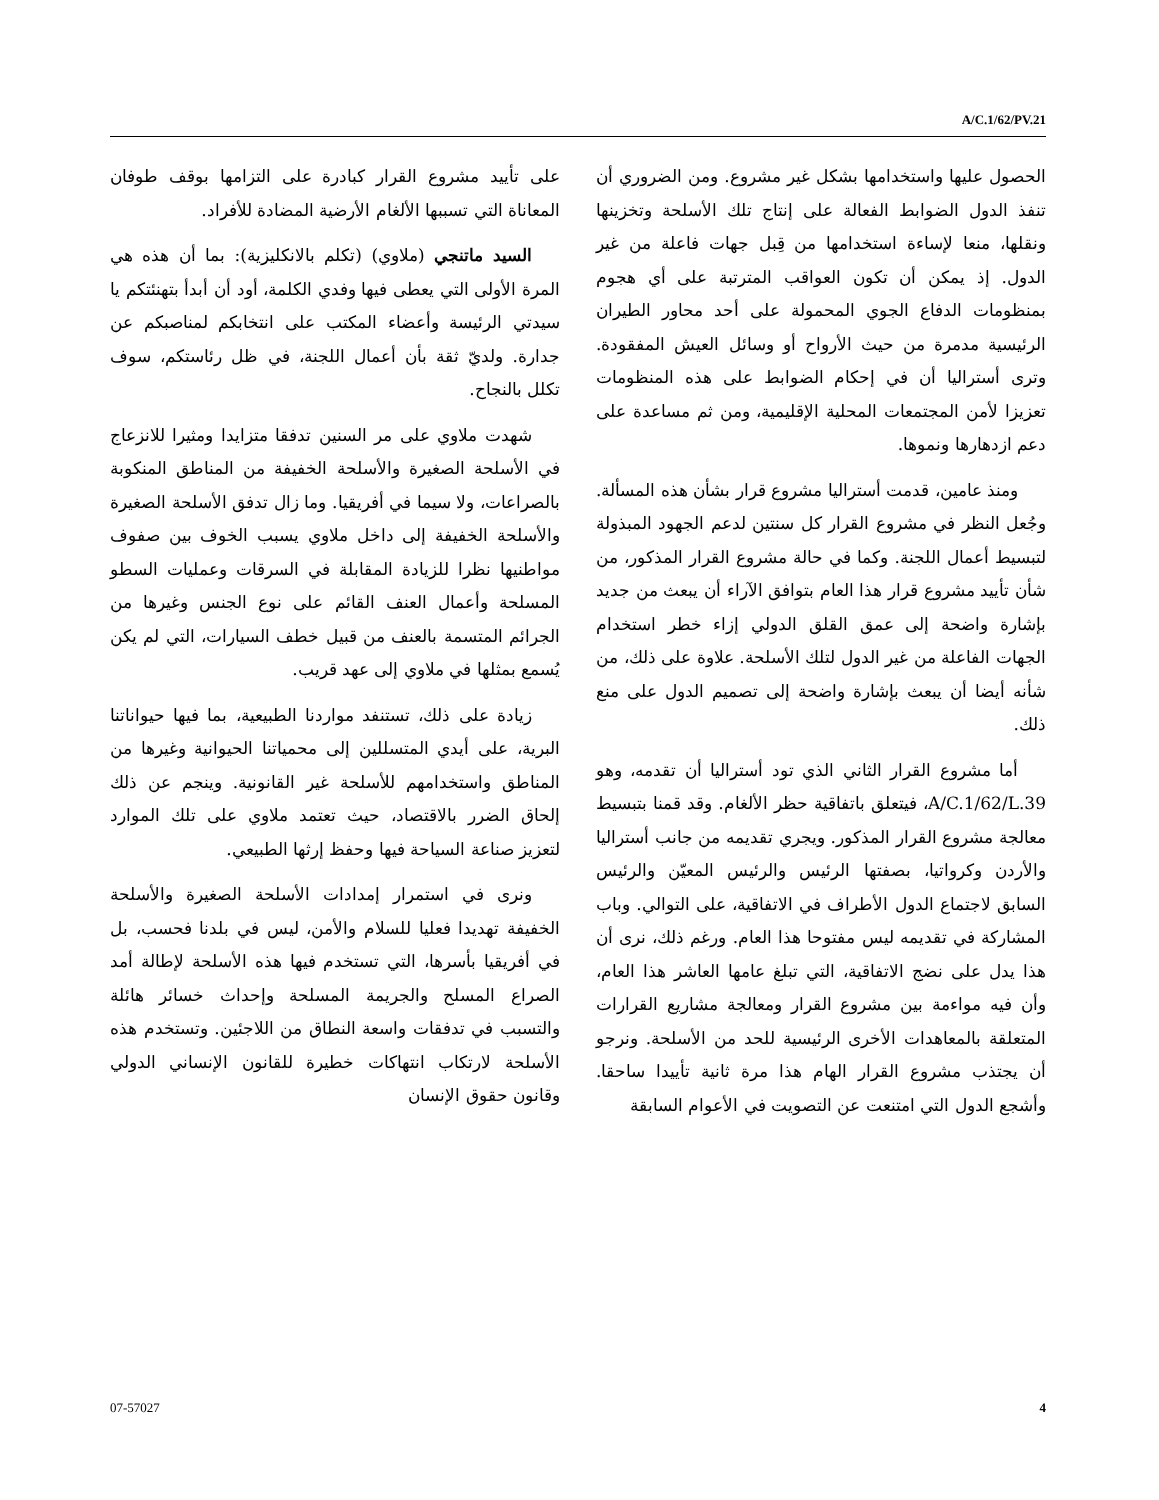A/C.1/62/PV.21
الحصول عليها واستخدامها بشكل غير مشروع. ومن الضروري أن تنفذ الدول الضوابط الفعالة على إنتاج تلك الأسلحة وتخزينها ونقلها، منعا لإساءة استخدامها من قِبل جهات فاعلة من غير الدول. إذ يمكن أن تكون العواقب المترتبة على أي هجوم بمنظومات الدفاع الجوي المحمولة على أحد محاور الطيران الرئيسية مدمرة من حيث الأرواح أو وسائل العيش المفقودة. وترى أستراليا أن في إحكام الضوابط على هذه المنظومات تعزيزا لأمن المجتمعات المحلية الإقليمية، ومن ثم مساعدة على دعم ازدهارها ونموها.
ومنذ عامين، قدمت أستراليا مشروع قرار بشأن هذه المسألة. وجُعل النظر في مشروع القرار كل سنتين لدعم الجهود المبذولة لتبسيط أعمال اللجنة. وكما في حالة مشروع القرار المذكور، من شأن تأييد مشروع قرار هذا العام بتوافق الآراء أن يبعث من جديد بإشارة واضحة إلى عمق القلق الدولي إزاء خطر استخدام الجهات الفاعلة من غير الدول لتلك الأسلحة. علاوة على ذلك، من شأنه أيضا أن يبعث بإشارة واضحة إلى تصميم الدول على منع ذلك.
أما مشروع القرار الثاني الذي تود أستراليا أن تقدمه، وهو A/C.1/62/L.39، فيتعلق باتفاقية حظر الألغام. وقد قمنا بتبسيط معالجة مشروع القرار المذكور. ويجري تقديمه من جانب أستراليا والأردن وكرواتيا، بصفتها الرئيس والرئيس المعيّن والرئيس السابق لاجتماع الدول الأطراف في الاتفاقية، على التوالي. وباب المشاركة في تقديمه ليس مفتوحا هذا العام. ورغم ذلك، نرى أن هذا يدل على نضج الاتفاقية، التي تبلغ عامها العاشر هذا العام، وأن فيه مواءمة بين مشروع القرار ومعالجة مشاريع القرارات المتعلقة بالمعاهدات الأخرى الرئيسية للحد من الأسلحة. ونرجو أن يجتذب مشروع القرار الهام هذا مرة ثانية تأييدا ساحقا. وأشجع الدول التي امتنعت عن التصويت في الأعوام السابقة
على تأييد مشروع القرار كبادرة على التزامها بوقف طوفان المعاناة التي تسببها الألغام الأرضية المضادة للأفراد.
السيد ماتنجي (ملاوي) (تكلم بالانكليزية): بما أن هذه هي المرة الأولى التي يعطى فيها وفدي الكلمة، أود أن أبدأ بتهنئتكم يا سيدتي الرئيسة وأعضاء المكتب على انتخابكم لمناصبكم عن جدارة. ولديّ ثقة بأن أعمال اللجنة، في ظل رئاستكم، سوف تكلل بالنجاح.
شهدت ملاوي على مر السنين تدفقا متزايدا ومثيرا للانزعاج في الأسلحة الصغيرة والأسلحة الخفيفة من المناطق المنكوبة بالصراعات، ولا سيما في أفريقيا. وما زال تدفق الأسلحة الصغيرة والأسلحة الخفيفة إلى داخل ملاوي يسبب الخوف بين صفوف مواطنيها نظرا للزيادة المقابلة في السرقات وعمليات السطو المسلحة وأعمال العنف القائم على نوع الجنس وغيرها من الجرائم المتسمة بالعنف من قبيل خطف السيارات، التي لم يكن يُسمع بمثلها في ملاوي إلى عهد قريب.
زيادة على ذلك، تستنفد مواردنا الطبيعية، بما فيها حيواناتنا البرية، على أيدي المتسللين إلى محمياتنا الحيوانية وغيرها من المناطق واستخدامهم للأسلحة غير القانونية. وينجم عن ذلك إلحاق الضرر بالاقتصاد، حيث تعتمد ملاوي على تلك الموارد لتعزيز صناعة السياحة فيها وحفظ إرثها الطبيعي.
ونرى في استمرار إمدادات الأسلحة الصغيرة والأسلحة الخفيفة تهديدا فعليا للسلام والأمن، ليس في بلدنا فحسب، بل في أفريقيا بأسرها، التي تستخدم فيها هذه الأسلحة لإطالة أمد الصراع المسلح والجريمة المسلحة وإحداث خسائر هائلة والتسبب في تدفقات واسعة النطاق من اللاجئين. وتستخدم هذه الأسلحة لارتكاب انتهاكات خطيرة للقانون الإنساني الدولي وقانون حقوق الإنسان
07-57027 4